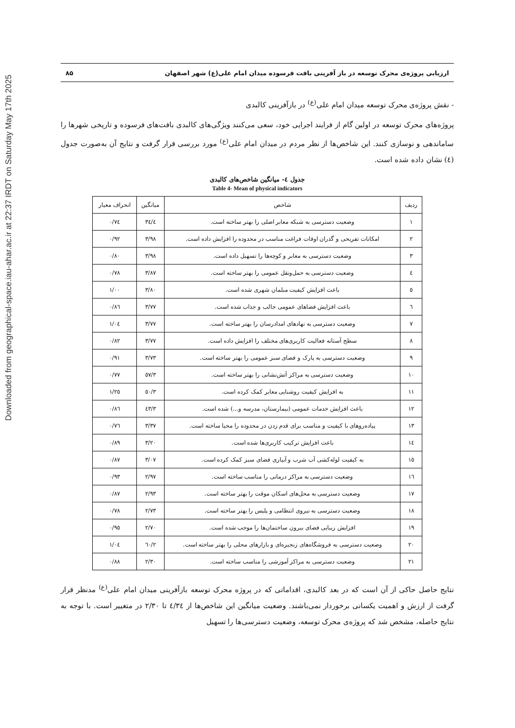Downloaded from geographical-space.iau-ahar.ac.ir at 22:37 IRDT on Saturday May 17th 2025
ارزیابی پروژه‌ی محرک توسعه در باز آفرینی بافت فرسوده میدان امام علی(ع) شهر اصفهان ۸۵
- نقش پروژه‌ی محرک توسعه میدان امام علی<sup>(ع)</sup> در بازآفرینی کالبدی
پروژه‌های محرک توسعه در اولین گام از فرایند اجرایی خود، سعی می‌کنند ویژگی‌های کالبدی بافت‌های فرسوده و تاریخی شهرها را ساماندهی و نوسازی کنند. این شاخص‌ها از نظر مردم در میدان امام علی<sup>(ع)</sup> مورد بررسی قرار گرفت و نتایج آن به‌صورت جدول (٤) نشان داده شده است.
جدول ٤- میانگین شاخص‌های کالبدی
Table 4- Mean of physical indicators
| ردیف | شاخص | میانگین | انحراف معیار |
| --- | --- | --- | --- |
| ۱ | وضعیت دسترسی به شبکه معابر اصلی را بهتر ساخته است. | ٤/۳٤ | ۰/۷٤ |
| ۲ | امکانات تفریحی و گذران اوقات فراغت مناسب در محدوده را افزایش داده است. | ۳/۹۸ | ۰/۹۲ |
| ۳ | وضعیت دسترسی به معابر و کوچه‌ها را تسهیل داده است. | ۳/۹۸ | ۰/۸۰ |
| ٤ | وضعیت دسترسی به حمل‌ونقل عمومی را بهتر ساخته است. | ۳/۸۷ | ۰/۷۸ |
| ٥ | باعث افزایش کیفیت مبلمان شهری شده است. | ۳/۸۰ | ۱/۰۰ |
| ٦ | باعث افزایش فضاهای عمومی جالب و جذاب شده است. | ۳/۷۷ | ۰/۸٦ |
| ۷ | وضعیت دسترسی به نهادهای امدادرسان را بهتر ساخته است. | ۳/۷۷ | ۱/۰٤ |
| ۸ | سطح آستانه فعالیت کاربری‌های مختلف را افزایش داده است. | ۳/۷۷ | ۰/۸۲ |
| ۹ | وضعیت دسترسی به پارک و فضای سبز عمومی را بهتر ساخته است. | ۳/۷۳ | ۰/۹۱ |
| ۱۰ | وضعیت دسترسی به مراکز آتش‌نشانی را بهتر ساخته است. | ۳/٥۷ | ۰/۷۷ |
| ۱۱ | به افزایش کیفیت روشنایی معابر کمک کرده است. | ۳/٥۰ | ۱/۲٥ |
| ۱۲ | باعث افزایش خدمات عمومی (بیمارستان، مدرسه و...) شده است. | ۳/٤۳ | ۰/۸٦ |
| ۱۳ | پیاده‌روهای با کیفیت و مناسب برای قدم زدن در محدوده را محیا ساخته است. | ۳/۳۷ | ۰/۷٦ |
| ۱٤ | باعث افزایش ترکیب کاربری‌ها شده است. | ۳/۲۰ | ۰/۸۹ |
| ۱٥ | به کیفیت لوله‌کشی آب شرب و آبیاری فضای سبز کمک کرده است. | ۳/۰۷ | ۰/۸۷ |
| ۱٦ | وضعیت دسترسی به مراکز درمانی را مناسب ساخته است. | ۲/۹۷ | ۰/۹۳ |
| ۱۷ | وضعیت دسترسی به محل‌های اسکان موقت را بهتر ساخته است. | ۲/۹۳ | ۰/۸۷ |
| ۱۸ | وضعیت دسترسی به نیروی انتظامی و پلیس را بهتر ساخته است. | ۲/۷۳ | ۰/۷۸ |
| ۱۹ | افزایش زیبایی فضای بیرون ساختمان‌ها را موجب شده است. | ۲/۷۰ | ۰/۹٥ |
| ۲۰ | وضعیت دسترسی به فروشگاه‌های زنجیره‌ای و بازارهای محلی را بهتر ساخته است. | ۲/٦۰ | ۱/۰٤ |
| ۲۱ | وضعیت دسترسی به مراکز آموزشی را مناسب ساخته است. | ۲/۳۰ | ۰/۸۸ |
نتایج حاصل حاکی از آن است که در بعد کالبدی، اقداماتی که در پروژه محرک توسعه بازآفرینی میدان امام علی<sup>(ع)</sup> مدنظر قرار گرفت از ارزش و اهمیت یکسانی برخوردار نمی‌باشند. وضعیت میانگین این شاخص‌ها از ٤/۳٤ تا ۲/۳۰ در متغییر است. با توجه به نتایج حاصله، مشخص شد که پروژه‌ی محرک توسعه، وضعیت دسترسی‌ها را تسهیل